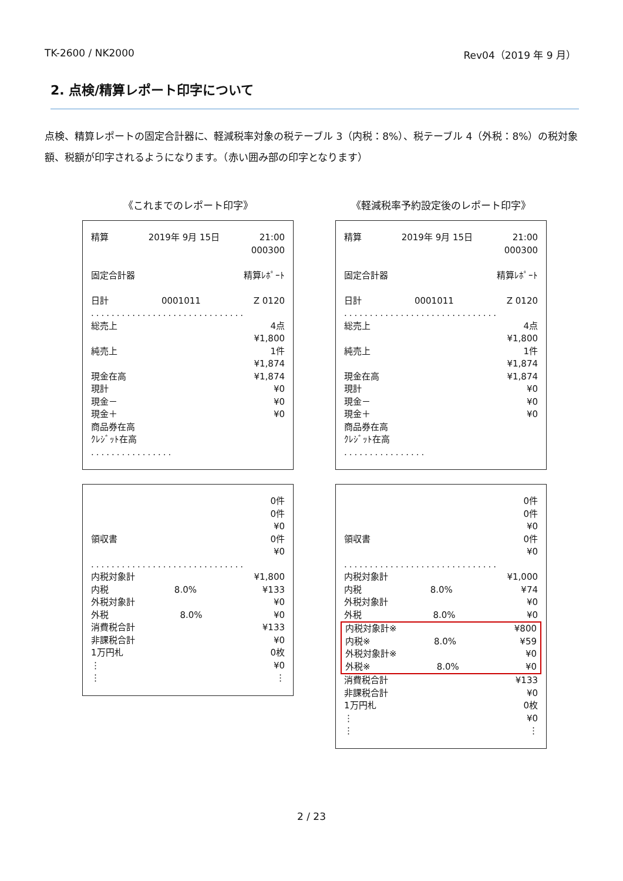TK-2600 / NK2000 Rev04（2019 年 9 月）
2. 点検/精算レポート印字について
点検、精算レポートの固定合計器に、軽減税率対象の税テーブル 3（内税：8%）、税テーブル 4（外税：8%）の税対象額、税額が印字されるようになります。（赤い囲み部の印字となります）
《これまでのレポート印字》
精算 2019年 9月 15日 21:00
000300
固定合計器 精算ﾚﾎﾟｰﾄ
日計 0001011 Z 0120
..............................
総売上 4点
¥1,800
純売上 1件
¥1,874
現金在高 ¥1,874
現計 ¥0
現金－ ¥0
現金＋ ¥0
商品券在高
ｸﾚｼﾞｯﾄ在高
................
0件
0件
¥0
領収書 0件
¥0
..............................
内税対象計 ¥1,800
内税 8.0% ¥133
外税対象計 ¥0
外税 8.0% ¥0
消費税合計 ¥133
非課税合計 ¥0
1万円札 0枚
⋮ ¥0
⋮ ⋮
《軽減税率予約設定後のレポート印字》
精算 2019年 9月 15日 21:00
000300
固定合計器 精算ﾚﾎﾟｰﾄ
日計 0001011 Z 0120
..............................
総売上 4点
¥1,800
純売上 1件
¥1,874
現金在高 ¥1,874
現計 ¥0
現金－ ¥0
現金＋ ¥0
商品券在高
ｸﾚｼﾞｯﾄ在高
................
0件
0件
¥0
領収書 0件
¥0
..............................
内税対象計 ¥1,000
内税 8.0% ¥74
外税対象計 ¥0
外税 8.0% ¥0
内税対象計※ ¥800
内税※ 8.0% ¥59
外税対象計※ ¥0
外税※ 8.0% ¥0
消費税合計 ¥133
非課税合計 ¥0
1万円札 0枚
⋮ ¥0
⋮ ⋮
2 / 23